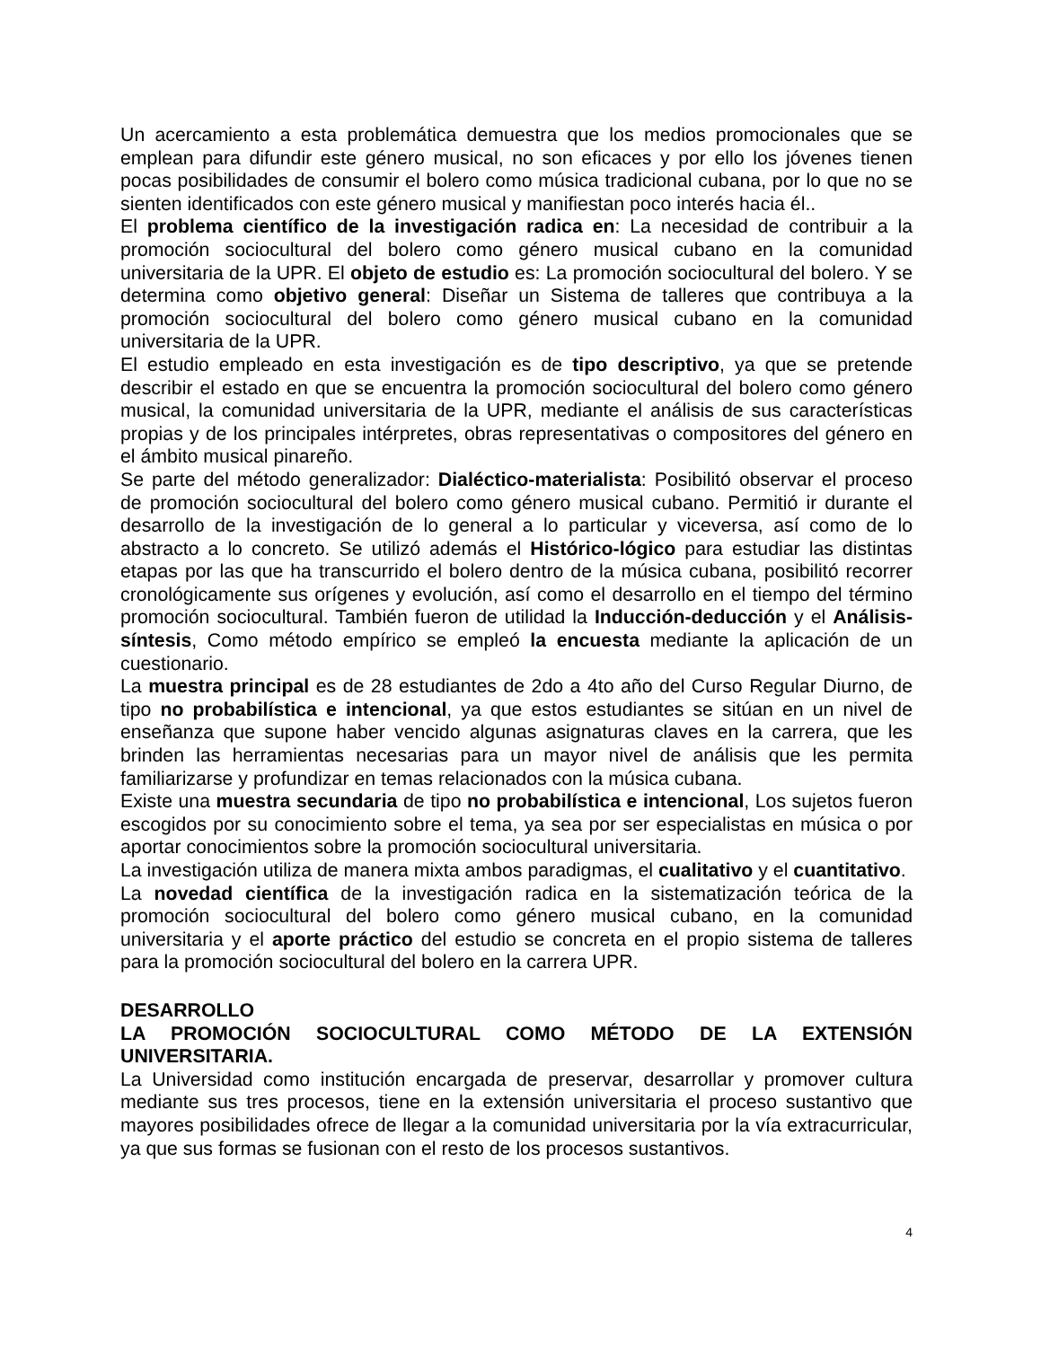Un acercamiento a esta problemática demuestra que los medios promocionales que se emplean para difundir este género musical, no son eficaces y por ello los jóvenes tienen pocas posibilidades de consumir el bolero como música tradicional cubana, por lo que no se sienten identificados con este género musical y manifiestan poco interés hacia él..
El problema científico de la investigación radica en: La necesidad de contribuir a la promoción sociocultural del bolero como género musical cubano en la comunidad universitaria de la UPR. El objeto de estudio es: La promoción sociocultural del bolero. Y se determina como objetivo general: Diseñar un Sistema de talleres que contribuya a la promoción sociocultural del bolero como género musical cubano en la comunidad universitaria de la UPR.
El estudio empleado en esta investigación es de tipo descriptivo, ya que se pretende describir el estado en que se encuentra la promoción sociocultural del bolero como género musical, la comunidad universitaria de la UPR, mediante el análisis de sus características propias y de los principales intérpretes, obras representativas o compositores del género en el ámbito musical pinareño.
Se parte del método generalizador: Dialéctico-materialista: Posibilitó observar el proceso de promoción sociocultural del bolero como género musical cubano. Permitió ir durante el desarrollo de la investigación de lo general a lo particular y viceversa, así como de lo abstracto a lo concreto. Se utilizó además el Histórico-lógico para estudiar las distintas etapas por las que ha transcurrido el bolero dentro de la música cubana, posibilitó recorrer cronológicamente sus orígenes y evolución, así como el desarrollo en el tiempo del término promoción sociocultural. También fueron de utilidad la Inducción-deducción y el Análisis-síntesis, Como método empírico se empleó la encuesta mediante la aplicación de un cuestionario.
La muestra principal es de 28 estudiantes de 2do a 4to año del Curso Regular Diurno, de tipo no probabilística e intencional, ya que estos estudiantes se sitúan en un nivel de enseñanza que supone haber vencido algunas asignaturas claves en la carrera, que les brinden las herramientas necesarias para un mayor nivel de análisis que les permita familiarizarse y profundizar en temas relacionados con la música cubana.
Existe una muestra secundaria de tipo no probabilística e intencional, Los sujetos fueron escogidos por su conocimiento sobre el tema, ya sea por ser especialistas en música o por aportar conocimientos sobre la promoción sociocultural universitaria.
La investigación utiliza de manera mixta ambos paradigmas, el cualitativo y el cuantitativo.
La novedad científica de la investigación radica en la sistematización teórica de la promoción sociocultural del bolero como género musical cubano, en la comunidad universitaria y el aporte práctico del estudio se concreta en el propio sistema de talleres para la promoción sociocultural del bolero en la carrera UPR.
DESARROLLO
LA PROMOCIÓN SOCIOCULTURAL COMO MÉTODO DE LA EXTENSIÓN UNIVERSITARIA.
La Universidad como institución encargada de preservar, desarrollar y promover cultura mediante sus tres procesos, tiene en la extensión universitaria el proceso sustantivo que mayores posibilidades ofrece de llegar a la comunidad universitaria por la vía extracurricular, ya que sus formas se fusionan con el resto de los procesos sustantivos.
4